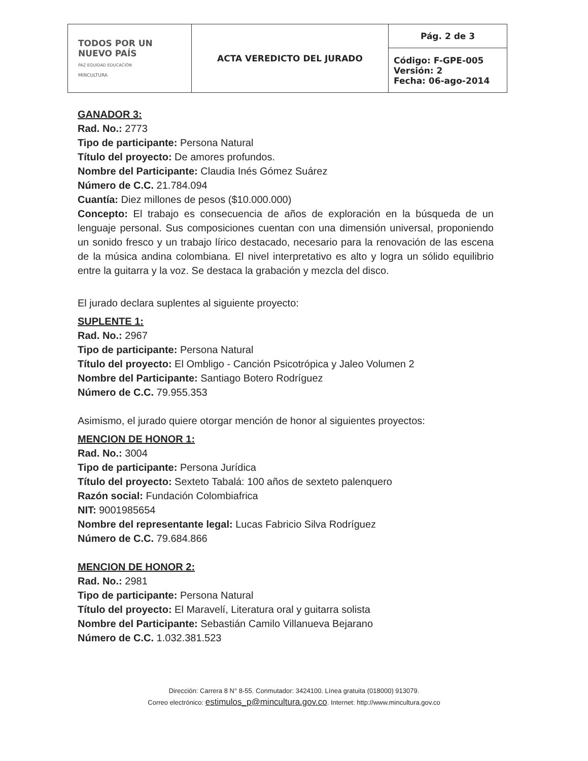| TODOS POR UN NUEVO PAÍS PAZ EQUIDAD EDUCACIÓN MINCULTURA | ACTA VEREDICTO DEL JURADO | Pág. 2 de 3 |
| | | Código: F-GPE-005 Versión: 2 Fecha: 06-ago-2014 |
GANADOR 3:
Rad. No.: 2773
Tipo de participante: Persona Natural
Título del proyecto: De amores profundos.
Nombre del Participante: Claudia Inés Gómez Suárez
Número de C.C. 21.784.094
Cuantía: Diez millones de pesos ($10.000.000)
Concepto: El trabajo es consecuencia de años de exploración en la búsqueda de un lenguaje personal. Sus composiciones cuentan con una dimensión universal, proponiendo un sonido fresco y un trabajo lírico destacado, necesario para la renovación de las escena de la música andina colombiana. El nivel interpretativo es alto y logra un sólido equilibrio entre la guitarra y la voz. Se destaca la grabación y mezcla del disco.
El jurado declara suplentes al siguiente proyecto:
SUPLENTE 1:
Rad. No.: 2967
Tipo de participante: Persona Natural
Título del proyecto: El Ombligo - Canción Psicotrópica y Jaleo Volumen 2
Nombre del Participante: Santiago Botero Rodríguez
Número de C.C. 79.955.353
Asimismo, el jurado quiere otorgar mención de honor al siguientes proyectos:
MENCION DE HONOR 1:
Rad. No.: 3004
Tipo de participante: Persona Jurídica
Título del proyecto: Sexteto Tabalá: 100 años de sexteto palenquero
Razón social: Fundación Colombiafrica
NIT: 9001985654
Nombre del representante legal: Lucas Fabricio Silva Rodríguez
Número de C.C. 79.684.866
MENCION DE HONOR 2:
Rad. No.: 2981
Tipo de participante: Persona Natural
Título del proyecto: El Maravelí, Literatura oral y guitarra solista
Nombre del Participante: Sebastián Camilo Villanueva Bejarano
Número de C.C. 1.032.381.523
Dirección: Carrera 8 N° 8-55. Conmutador: 3424100. Línea gratuita (018000) 913079.
Correo electrónico: estimulos_p@mincultura.gov.co. Internet: http://www.mincultura.gov.co